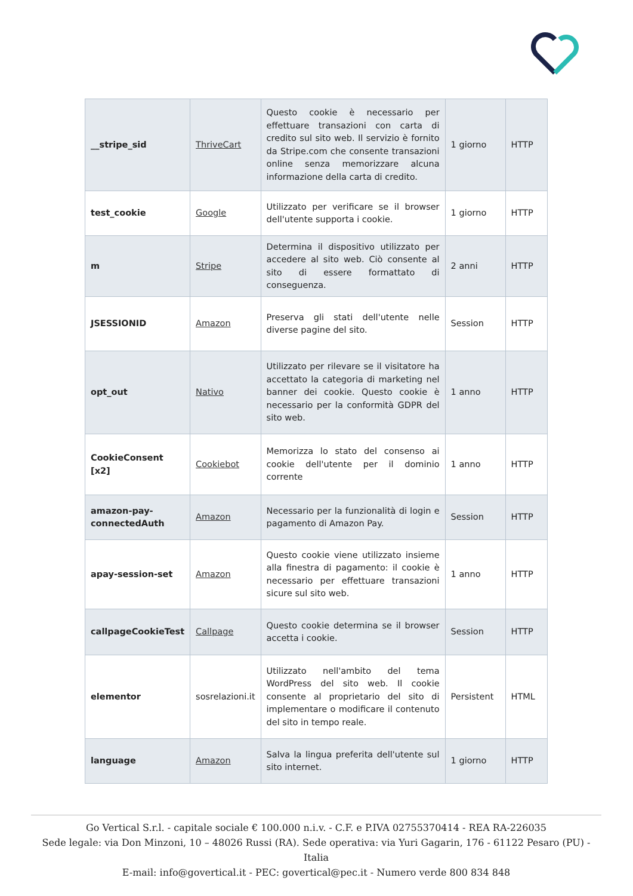| __stripe_sid | ThriveCart | Questo cookie è necessario per effettuare transazioni con carta di credito sul sito web. Il servizio è fornito da Stripe.com che consente transazioni online senza memorizzare alcuna informazione della carta di credito. | 1 giorno | HTTP |
| test_cookie | Google | Utilizzato per verificare se il browser dell'utente supporta i cookie. | 1 giorno | HTTP |
| m | Stripe | Determina il dispositivo utilizzato per accedere al sito web. Ciò consente al sito di essere formattato di conseguenza. | 2 anni | HTTP |
| JSESSIONID | Amazon | Preserva gli stati dell'utente nelle diverse pagine del sito. | Session | HTTP |
| opt_out | Nativo | Utilizzato per rilevare se il visitatore ha accettato la categoria di marketing nel banner dei cookie. Questo cookie è necessario per la conformità GDPR del sito web. | 1 anno | HTTP |
| CookieConsent [x2] | Cookiebot | Memorizza lo stato del consenso ai cookie dell'utente per il dominio corrente | 1 anno | HTTP |
| amazon-pay-connectedAuth | Amazon | Necessario per la funzionalità di login e pagamento di Amazon Pay. | Session | HTTP |
| apay-session-set | Amazon | Questo cookie viene utilizzato insieme alla finestra di pagamento: il cookie è necessario per effettuare transazioni sicure sul sito web. | 1 anno | HTTP |
| callpageCookieTest | Callpage | Questo cookie determina se il browser accetta i cookie. | Session | HTTP |
| elementor | sosrelazioni.it | Utilizzato nell'ambito del tema WordPress del sito web. Il cookie consente al proprietario del sito di implementare o modificare il contenuto del sito in tempo reale. | Persistent | HTML |
| language | Amazon | Salva la lingua preferita dell'utente sul sito internet. | 1 giorno | HTTP |
Go Vertical S.r.l. - capitale sociale € 100.000 n.i.v. - C.F. e P.IVA 02755370414 - REA RA-226035
Sede legale: via Don Minzoni, 10 – 48026 Russi (RA). Sede operativa: via Yuri Gagarin, 176 - 61122 Pesaro (PU) - Italia
E-mail: info@govertical.it - PEC: govertical@pec.it - Numero verde 800 834 848